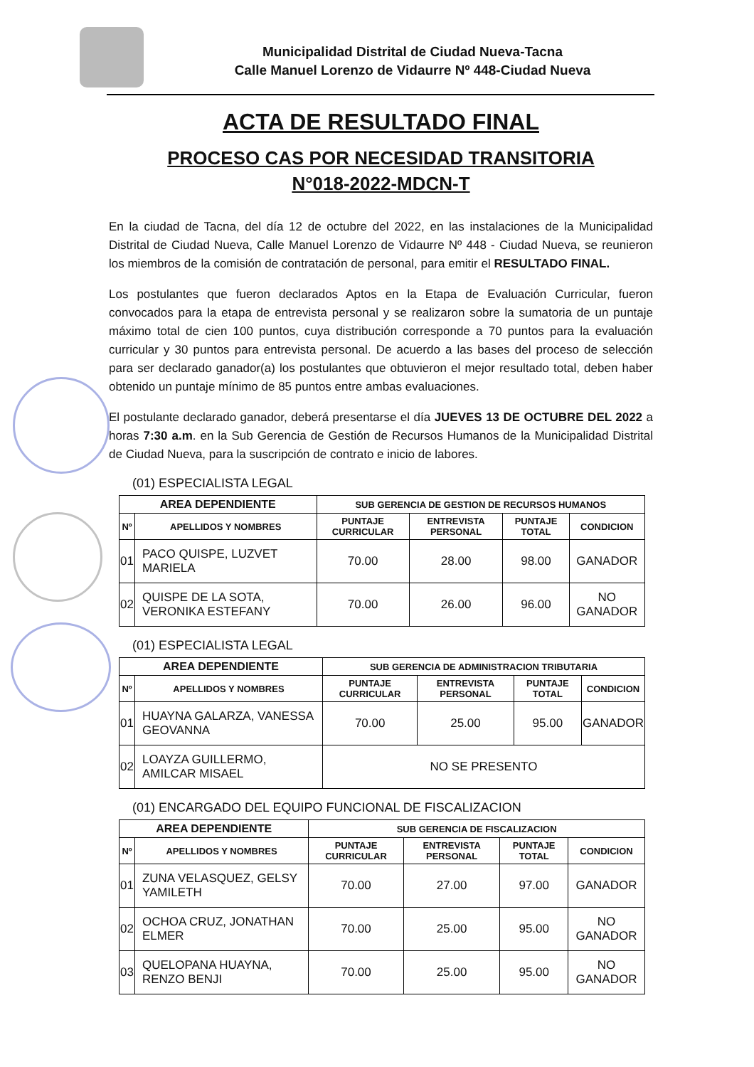Municipalidad Distrital de Ciudad Nueva-Tacna
Calle Manuel Lorenzo de Vidaurre Nº 448-Ciudad Nueva
ACTA DE RESULTADO FINAL
PROCESO CAS POR NECESIDAD TRANSITORIA
N°018-2022-MDCN-T
En la ciudad de Tacna, del día 12 de octubre del 2022, en las instalaciones de la Municipalidad Distrital de Ciudad Nueva, Calle Manuel Lorenzo de Vidaurre Nº 448 - Ciudad Nueva, se reunieron los miembros de la comisión de contratación de personal, para emitir el RESULTADO FINAL.
Los postulantes que fueron declarados Aptos en la Etapa de Evaluación Curricular, fueron convocados para la etapa de entrevista personal y se realizaron sobre la sumatoria de un puntaje máximo total de cien 100 puntos, cuya distribución corresponde a 70 puntos para la evaluación curricular y 30 puntos para entrevista personal. De acuerdo a las bases del proceso de selección para ser declarado ganador(a) los postulantes que obtuvieron el mejor resultado total, deben haber obtenido un puntaje mínimo de 85 puntos entre ambas evaluaciones.
El postulante declarado ganador, deberá presentarse el día JUEVES 13 DE OCTUBRE DEL 2022 a horas 7:30 a.m. en la Sub Gerencia de Gestión de Recursos Humanos de la Municipalidad Distrital de Ciudad Nueva, para la suscripción de contrato e inicio de labores.
(01) ESPECIALISTA LEGAL
| AREA DEPENDIENTE | | SUB GERENCIA DE GESTION DE RECURSOS HUMANOS | | | |
| --- | --- | --- | --- | --- | --- |
| Nº | APELLIDOS Y NOMBRES | PUNTAJE CURRICULAR | ENTREVISTA PERSONAL | PUNTAJE TOTAL | CONDICION |
| 01 | PACO QUISPE, LUZVET MARIELA | 70.00 | 28.00 | 98.00 | GANADOR |
| 02 | QUISPE DE LA SOTA, VERONIKA ESTEFANY | 70.00 | 26.00 | 96.00 | NO GANADOR |
(01) ESPECIALISTA LEGAL
| AREA DEPENDIENTE | | SUB GERENCIA DE ADMINISTRACION TRIBUTARIA | | | |
| --- | --- | --- | --- | --- | --- |
| Nº | APELLIDOS Y NOMBRES | PUNTAJE CURRICULAR | ENTREVISTA PERSONAL | PUNTAJE TOTAL | CONDICION |
| 01 | HUAYNA GALARZA, VANESSA GEOVANNA | 70.00 | 25.00 | 95.00 | GANADOR |
| 02 | LOAYZA GUILLERMO, AMILCAR MISAEL | NO SE PRESENTO | | | |
(01) ENCARGADO DEL EQUIPO FUNCIONAL DE FISCALIZACION
| AREA DEPENDIENTE | | SUB GERENCIA DE FISCALIZACION | | | |
| --- | --- | --- | --- | --- | --- |
| Nº | APELLIDOS Y NOMBRES | PUNTAJE CURRICULAR | ENTREVISTA PERSONAL | PUNTAJE TOTAL | CONDICION |
| 01 | ZUNA VELASQUEZ, GELSY YAMILETH | 70.00 | 27.00 | 97.00 | GANADOR |
| 02 | OCHOA CRUZ, JONATHAN ELMER | 70.00 | 25.00 | 95.00 | NO GANADOR |
| 03 | QUELOPANA HUAYNA, RENZO BENJI | 70.00 | 25.00 | 95.00 | NO GANADOR |